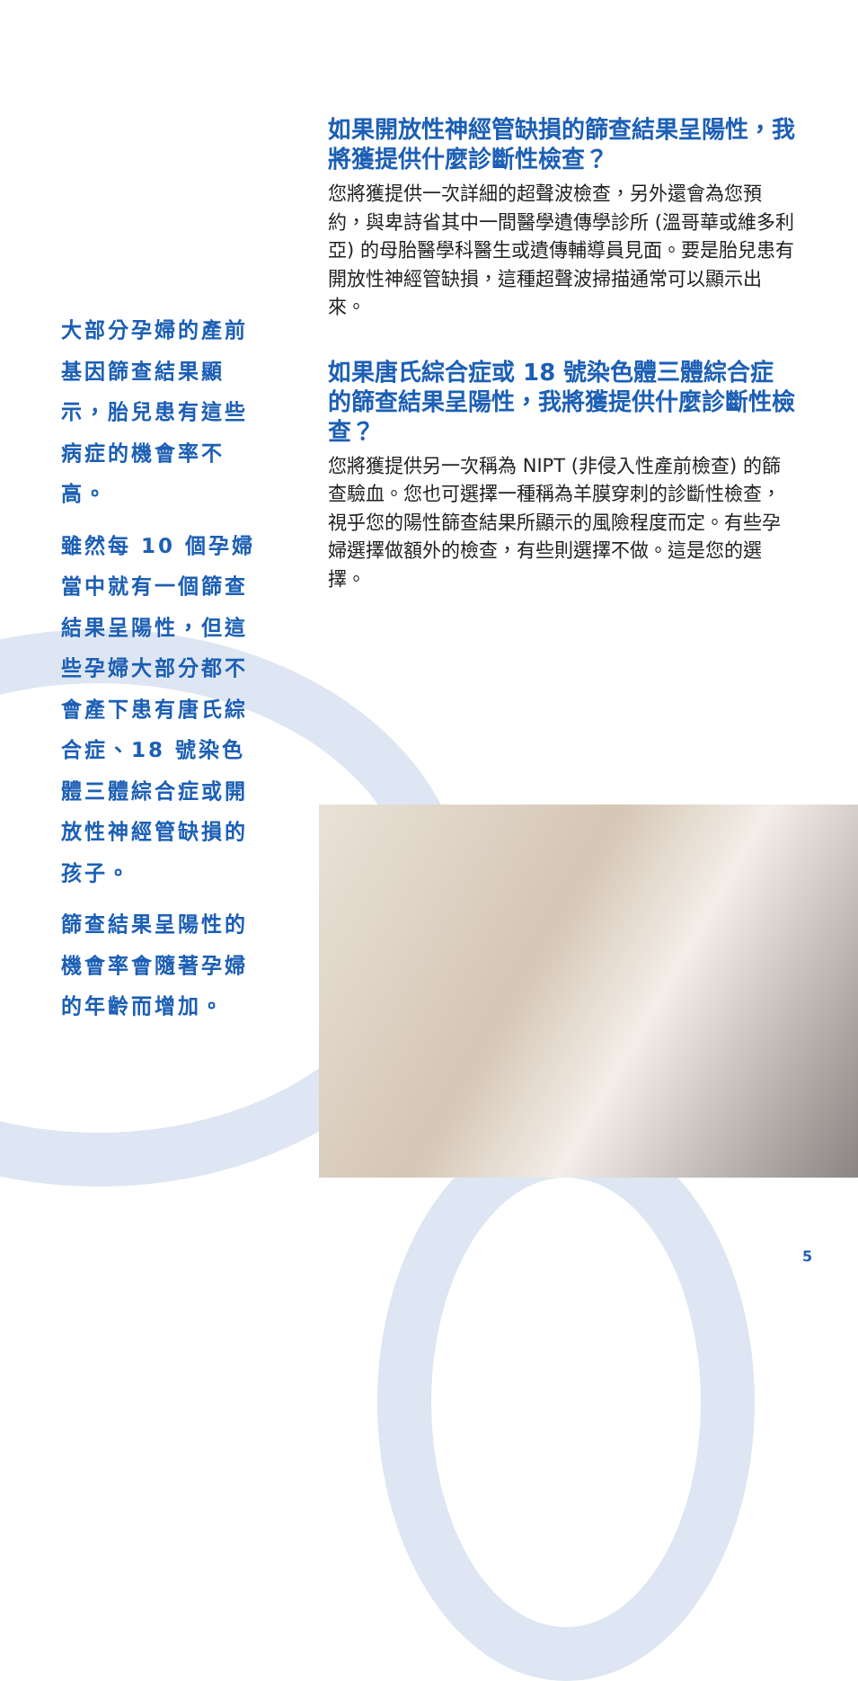大部分孕婦的產前基因篩查結果顯示，胎兒患有這些病症的機會率不高。
雖然每 10 個孕婦當中就有一個篩查結果呈陽性，但這些孕婦大部分都不會產下患有唐氏綜合症、18 號染色體三體綜合症或開放性神經管缺損的孩子。
篩查結果呈陽性的機會率會隨著孕婦的年齡而增加。
如果開放性神經管缺損的篩查結果呈陽性，我將獲提供什麼診斷性檢查？
您將獲提供一次詳細的超聲波檢查，另外還會為您預約，與卑詩省其中一間醫學遺傳學診所 (溫哥華或維多利亞) 的母胎醫學科醫生或遺傳輔導員見面。要是胎兒患有開放性神經管缺損，這種超聲波掃描通常可以顯示出來。
如果唐氏綜合症或 18 號染色體三體綜合症的篩查結果呈陽性，我將獲提供什麼診斷性檢查？
您將獲提供另一次稱為 NIPT (非侵入性產前檢查) 的篩查驗血。您也可選擇一種稱為羊膜穿刺的診斷性檢查，視乎您的陽性篩查結果所顯示的風險程度而定。有些孕婦選擇做額外的檢查，有些則選擇不做。這是您的選擇。
5